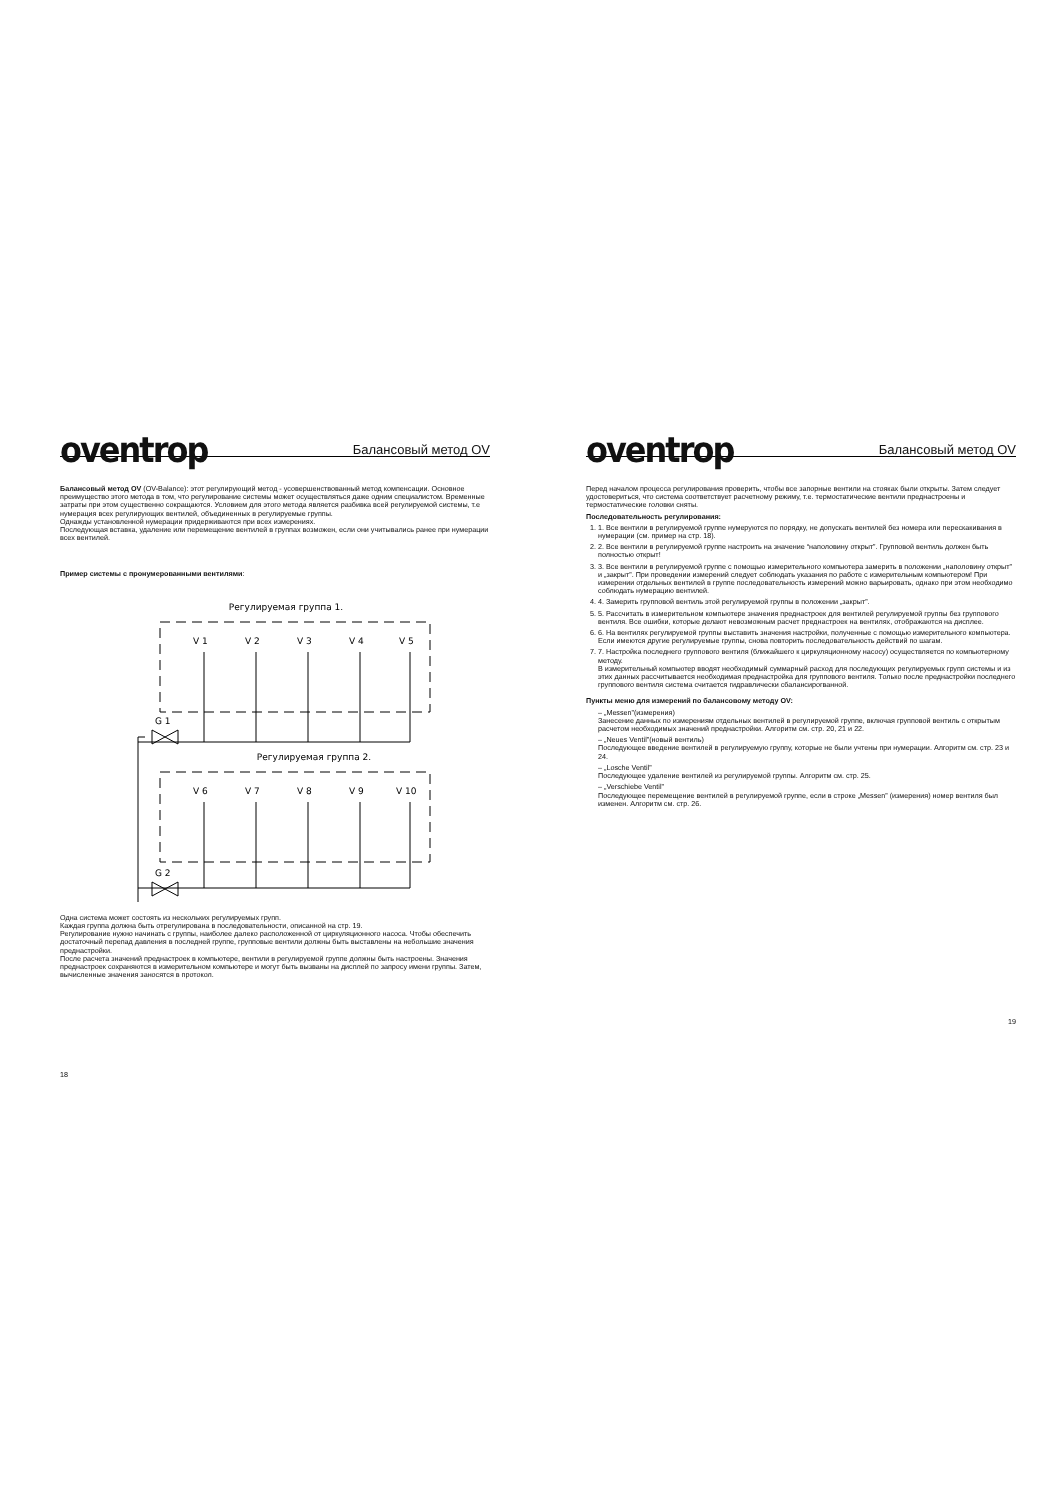oventrop Балансовый метод OV
Балансовый метод OV (OV-Balance): этот регулирующий метод - усовершенствованный метод компенсации. Основное преимущество этого метода в том, что регулирование системы может осуществляться даже одним специалистом. Временные затраты при этом существенно сокращаются. Условием для этого метода является разбивка всей регулируемой системы, т.е нумерация всех регулирующих вентилей, объединенных в регулируемые группы.
Однажды установленной нумерации придерживаются при всех измерениях.
Последующая вставка, удаление или перемещение вентилей в группах возможен, если они учитывались ранее при нумерации всех вентилей.
Пример системы с пронумерованными вентилями:
Регулируемая группа 1.
Регулируемая группа 2.
G 1
G 2
V 1
V 2
V 3
V 4
V 5
V 6
V 7
V 8
V 9
V 10
Одна система может состоять из нескольких регулируемых групп.
Каждая группа должна быть отрегулирована в последовательности, описанной на стр. 19.
Регулирование нужно начинать с группы, наиболее далеко расположенной от циркуляционного насоса. Чтобы обеспечить достаточный перепад давления в последней группе, групповые вентили должны быть выставлены на небольшие значения преднастройки.
После расчета значений преднастроек в компьютере, вентили в регулируемой группе должны быть настроены. Значения преднастроек сохраняются в измерительном компьютере и могут быть вызваны на дисплей по запросу имени группы. Затем, вычисленные значения заносятся в протокол.
18
oventrop Балансовый метод OV
Перед началом процесса регулирования проверить, чтобы все запорные вентили на стояках были открыты. Затем следует удостовериться, что система соответствует расчетному режиму, т.е. термостатические вентили преднастроены и термостатические головки сняты.
Последовательность регулирования:
1. 1. Все вентили в регулируемой группе нумеруются по порядку, не допускать вентилей без номера или перескакивания в нумерации (см. пример на стр. 18).
2. 2. Все вентили в регулируемой группе настроить на значение “наполовину открыт”. Групповой вентиль должен быть полностью открыт!
3. 3. Все вентили в регулируемой группе с помощью измерительного компьютера замерить в положении „наполовину открыт” и „закрыт”. При проведении измерений следует соблюдать указания по работе с измерительным компьютером! При измерении отдельных вентилей в группе последовательность измерений можно варьировать, однако при этом необходимо соблюдать нумерацию вентилей.
4. 4. Замерить групповой вентиль этой регулируемой группы в положении „закрыт”.
5. 5. Рассчитать в измерительном компьютере значения преднастроек для вентилей регулируемой группы без группового вентиля. Все ошибки, которые делают невозможным расчет преднастроек на вентилях, отображаются на дисплее.
6. 6. На вентилях регулируемой группы выставить значения настройки, полученные с помощью измерительного компьютера. Если имеются другие регулируемые группы, снова повторить последовательность действий по шагам.
7. 7. Настройка последнего группового вентиля (ближайшего к циркуляционному насосу) осуществляется по компьютерному методу.
В измерительный компьютер вводят необходимый суммарный расход для последующих регулируемых групп системы и из этих данных рассчитывается необходимая преднастройка для группового вентиля. Только после преднастройки последнего группового вентиля система считается гидравлически сбалансирогванной.
Пункты меню для измерений по балансовому методу OV:
– „Messen”(измерения)
Занесение данных по измерениям отдельных вентилей в регулируемой группе, включая групповой вентиль с открытым расчетом необходимых значений преднастройки. Алгоритм см. стр. 20, 21 и 22.
– „Neues Ventil”(новый вентиль)
Последующее введение вентилей в регулируемую группу, которые не были учтены при нумерации. Алгоритм см. стр. 23 и 24.
– „Losche Ventil”
Последующее удаление вентилей из регулируемой группы. Алгоритм см. стр. 25.
– „Verschiebe Ventil”
Последующее перемещение вентилей в регулируемой группе, если в строке „Messen” (измерения) номер вентиля был изменен. Алгоритм см. стр. 26.
19